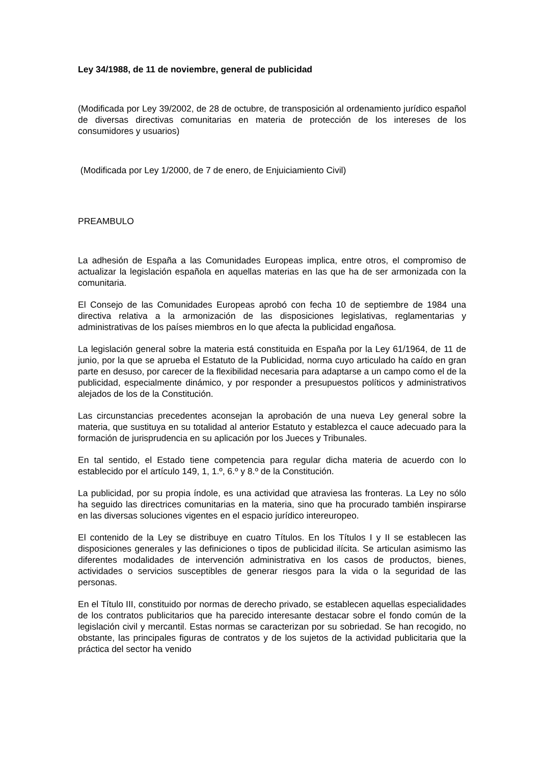Ley 34/1988, de 11 de noviembre, general de publicidad
(Modificada por Ley 39/2002, de 28 de octubre, de transposición al ordenamiento jurídico español de diversas directivas comunitarias en materia de protección de los intereses de los consumidores y usuarios)
(Modificada por Ley 1/2000, de 7 de enero, de Enjuiciamiento Civil)
PREAMBULO
La adhesión de España a las Comunidades Europeas implica, entre otros, el compromiso de actualizar la legislación española en aquellas materias en las que ha de ser armonizada con la comunitaria.
El Consejo de las Comunidades Europeas aprobó con fecha 10 de septiembre de 1984 una directiva relativa a la armonización de las disposiciones legislativas, reglamentarias y administrativas de los países miembros en lo que afecta la publicidad engañosa.
La legislación general sobre la materia está constituida en España por la Ley 61/1964, de 11 de junio, por la que se aprueba el Estatuto de la Publicidad, norma cuyo articulado ha caído en gran parte en desuso, por carecer de la flexibilidad necesaria para adaptarse a un campo como el de la publicidad, especialmente dinámico, y por responder a presupuestos políticos y administrativos alejados de los de la Constitución.
Las circunstancias precedentes aconsejan la aprobación de una nueva Ley general sobre la materia, que sustituya en su totalidad al anterior Estatuto y establezca el cauce adecuado para la formación de jurisprudencia en su aplicación por los Jueces y Tribunales.
En tal sentido, el Estado tiene competencia para regular dicha materia de acuerdo con lo establecido por el artículo 149, 1, 1.º, 6.º y 8.º de la Constitución.
La publicidad, por su propia índole, es una actividad que atraviesa las fronteras. La Ley no sólo ha seguido las directrices comunitarias en la materia, sino que ha procurado también inspirarse en las diversas soluciones vigentes en el espacio jurídico intereuropeo.
El contenido de la Ley se distribuye en cuatro Títulos. En los Títulos I y II se establecen las disposiciones generales y las definiciones o tipos de publicidad ilícita. Se articulan asimismo las diferentes modalidades de intervención administrativa en los casos de productos, bienes, actividades o servicios susceptibles de generar riesgos para la vida o la seguridad de las personas.
En el Título III, constituido por normas de derecho privado, se establecen aquellas especialidades de los contratos publicitarios que ha parecido interesante destacar sobre el fondo común de la legislación civil y mercantil. Estas normas se caracterizan por su sobriedad. Se han recogido, no obstante, las principales figuras de contratos y de los sujetos de la actividad publicitaria que la práctica del sector ha venido